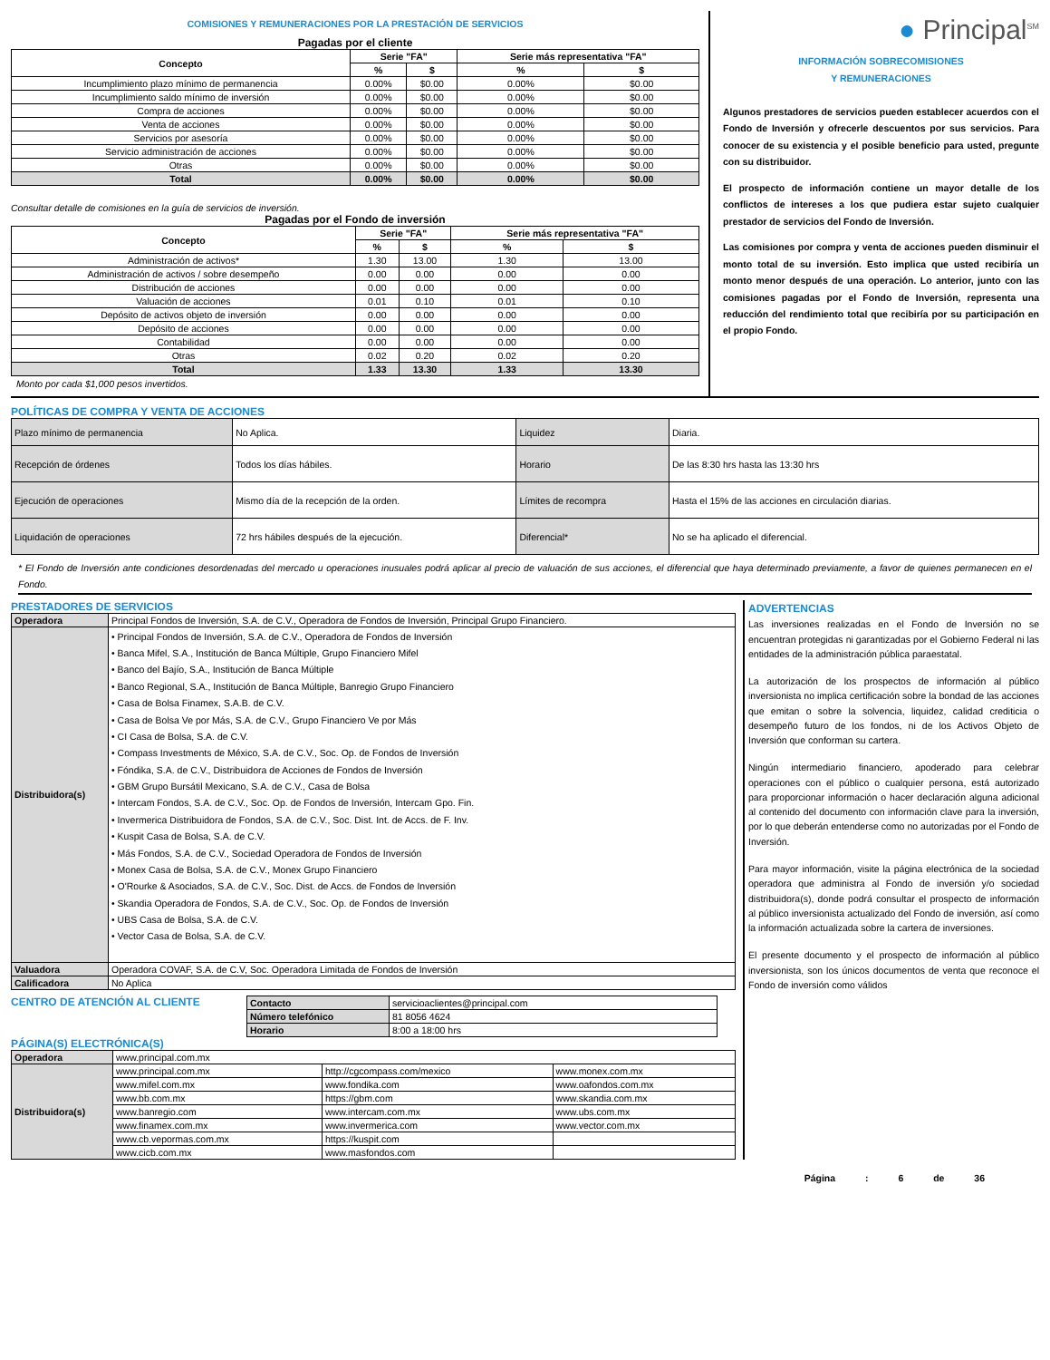COMISIONES Y REMUNERACIONES POR LA PRESTACIÓN DE SERVICIOS
Pagadas por el cliente
| Concepto | Serie "FA" | | Serie más representativa "FA" | |
| --- | --- | --- | --- | --- |
| | % | $ | % | $ |
| Incumplimiento plazo mínimo de permanencia | 0.00% | $0.00 | 0.00% | $0.00 |
| Incumplimiento saldo mínimo de inversión | 0.00% | $0.00 | 0.00% | $0.00 |
| Compra de acciones | 0.00% | $0.00 | 0.00% | $0.00 |
| Venta de acciones | 0.00% | $0.00 | 0.00% | $0.00 |
| Servicios por asesoría | 0.00% | $0.00 | 0.00% | $0.00 |
| Servicio administración de acciones | 0.00% | $0.00 | 0.00% | $0.00 |
| Otras | 0.00% | $0.00 | 0.00% | $0.00 |
| Total | 0.00% | $0.00 | 0.00% | $0.00 |
Consultar detalle de comisiones en la guía de servicios de inversión.
Pagadas por el Fondo de inversión
| Concepto | Serie "FA" | | Serie más representativa "FA" | |
| --- | --- | --- | --- | --- |
| | % | $ | % | $ |
| Administración de activos* | 1.30 | 13.00 | 1.30 | 13.00 |
| Administración de activos / sobre desempeño | 0.00 | 0.00 | 0.00 | 0.00 |
| Distribución de acciones | 0.00 | 0.00 | 0.00 | 0.00 |
| Valuación de acciones | 0.01 | 0.10 | 0.01 | 0.10 |
| Depósito de activos objeto de inversión | 0.00 | 0.00 | 0.00 | 0.00 |
| Depósito de acciones | 0.00 | 0.00 | 0.00 | 0.00 |
| Contabilidad | 0.00 | 0.00 | 0.00 | 0.00 |
| Otras | 0.02 | 0.20 | 0.02 | 0.20 |
| Total | 1.33 | 13.30 | 1.33 | 13.30 |
Monto por cada $1,000 pesos invertidos.
● Principal<sup>SM</sup>
INFORMACIÓN SOBRECOMISIONES
Y REMUNERACIONES
Algunos prestadores de servicios pueden establecer acuerdos con el Fondo de Inversión y ofrecerle descuentos por sus servicios. Para conocer de su existencia y el posible beneficio para usted, pregunte con su distribuidor.
El prospecto de información contiene un mayor detalle de los conflictos de intereses a los que pudiera estar sujeto cualquier prestador de servicios del Fondo de Inversión.
Las comisiones por compra y venta de acciones pueden disminuir el monto total de su inversión. Esto implica que usted recibiría un monto menor después de una operación. Lo anterior, junto con las comisiones pagadas por el Fondo de Inversión, representa una reducción del rendimiento total que recibiría por su participación en el propio Fondo.
POLÍTICAS DE COMPRA Y VENTA DE ACCIONES
| Plazo mínimo de permanencia | No Aplica. | Liquidez | Diaria. |
| Recepción de órdenes | Todos los días hábiles. | Horario | De las 8:30 hrs hasta las 13:30 hrs |
| Ejecución de operaciones | Mismo día de la recepción de la orden. | Límites de recompra | Hasta el 15% de las acciones en circulación diarias. |
| Liquidación de operaciones | 72 hrs hábiles después de la ejecución. | Diferencial* | No se ha aplicado el diferencial. |
* El Fondo de Inversión ante condiciones desordenadas del mercado u operaciones inusuales podrá aplicar al precio de valuación de sus acciones, el diferencial que haya determinado previamente, a favor de quienes permanecen en el Fondo.
PRESTADORES DE SERVICIOS
| Operadora | Principal Fondos de Inversión, S.A. de C.V., Operadora de Fondos de Inversión, Principal Grupo Financiero. |
| Distribuidora(s) | • Principal Fondos de Inversión, S.A. de C.V., Operadora de Fondos de Inversión • Banca Mifel, S.A., Institución de Banca Múltiple, Grupo Financiero Mifel • Banco del Bajío, S.A., Institución de Banca Múltiple • Banco Regional, S.A., Institución de Banca Múltiple, Banregio Grupo Financiero • Casa de Bolsa Finamex, S.A.B. de C.V. • Casa de Bolsa Ve por Más, S.A. de C.V., Grupo Financiero Ve por Más • CI Casa de Bolsa, S.A. de C.V. • Compass Investments de México, S.A. de C.V., Soc. Op. de Fondos de Inversión • Fóndika, S.A. de C.V., Distribuidora de Acciones de Fondos de Inversión • GBM Grupo Bursátil Mexicano, S.A. de C.V., Casa de Bolsa • Intercam Fondos, S.A. de C.V., Soc. Op. de Fondos de Inversión, Intercam Gpo. Fin. • Invermerica Distribuidora de Fondos, S.A. de C.V., Soc. Dist. Int. de Accs. de F. Inv. • Kuspit Casa de Bolsa, S.A. de C.V. • Más Fondos, S.A. de C.V., Sociedad Operadora de Fondos de Inversión • Monex Casa de Bolsa, S.A. de C.V., Monex Grupo Financiero • O'Rourke & Asociados, S.A. de C.V., Soc. Dist. de Accs. de Fondos de Inversión • Skandia Operadora de Fondos, S.A. de C.V., Soc. Op. de Fondos de Inversión • UBS Casa de Bolsa, S.A. de C.V. • Vector Casa de Bolsa, S.A. de C.V. |
| Valuadora | Operadora COVAF, S.A. de C.V, Soc. Operadora Limitada de Fondos de Inversión |
| Calificadora | No Aplica |
CENTRO DE ATENCIÓN AL CLIENTE
| Contacto | servicioaclientes@principal.com |
| Número telefónico | 81 8056 4624 |
| Horario | 8:00 a 18:00 hrs |
PÁGINA(S) ELECTRÓNICA(S)
| Operadora | www.principal.com.mx | | |
| Distribuidora(s) | www.principal.com.mx | http://cgcompass.com/mexico | www.monex.com.mx |
| | www.mifel.com.mx | www.fondika.com | www.oafondos.com.mx |
| | www.bb.com.mx | https://gbm.com | www.skandia.com.mx |
| | www.banregio.com | www.intercam.com.mx | www.ubs.com.mx |
| | www.finamex.com.mx | www.invermerica.com | www.vector.com.mx |
| | www.cb.vepormas.com.mx | https://kuspit.com | |
| | www.cicb.com.mx | www.masfondos.com | |
ADVERTENCIAS
Las inversiones realizadas en el Fondo de Inversión no se encuentran protegidas ni garantizadas por el Gobierno Federal ni las entidades de la administración pública paraestatal.
La autorización de los prospectos de información al público inversionista no implica certificación sobre la bondad de las acciones que emitan o sobre la solvencia, liquidez, calidad crediticia o desempeño futuro de los fondos, ni de los Activos Objeto de Inversión que conforman su cartera.
Ningún intermediario financiero, apoderado para celebrar operaciones con el público o cualquier persona, está autorizado para proporcionar información o hacer declaración alguna adicional al contenido del documento con información clave para la inversión, por lo que deberán entenderse como no autorizadas por el Fondo de Inversión.
Para mayor información, visite la página electrónica de la sociedad operadora que administra al Fondo de inversión y/o sociedad distribuidora(s), donde podrá consultar el prospecto de información al público inversionista actualizado del Fondo de inversión, así como la información actualizada sobre la cartera de inversiones.
El presente documento y el prospecto de información al público inversionista, son los únicos documentos de venta que reconoce el Fondo de inversión como válidos
Página : 6 de 36